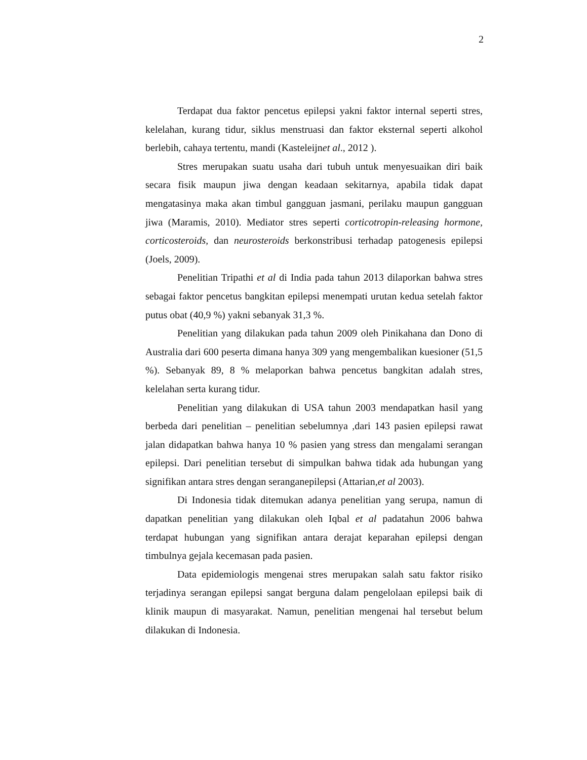2
Terdapat dua faktor pencetus epilepsi yakni faktor internal seperti stres, kelelahan, kurang tidur, siklus menstruasi dan faktor eksternal seperti alkohol berlebih, cahaya tertentu, mandi (Kasteleijnet al., 2012 ).
Stres merupakan suatu usaha dari tubuh untuk menyesuaikan diri baik secara fisik maupun jiwa dengan keadaan sekitarnya, apabila tidak dapat mengatasinya maka akan timbul gangguan jasmani, perilaku maupun gangguan jiwa (Maramis, 2010). Mediator stres seperti corticotropin-releasing hormone, corticosteroids, dan neurosteroids berkonstribusi terhadap patogenesis epilepsi (Joels, 2009).
Penelitian Tripathi et al di India pada tahun 2013 dilaporkan bahwa stres sebagai faktor pencetus bangkitan epilepsi menempati urutan kedua setelah faktor putus obat (40,9 %) yakni sebanyak 31,3 %.
Penelitian yang dilakukan pada tahun 2009 oleh Pinikahana dan Dono di Australia dari 600 peserta dimana hanya 309 yang mengembalikan kuesioner (51,5 %). Sebanyak 89, 8 % melaporkan bahwa pencetus bangkitan adalah stres, kelelahan serta kurang tidur.
Penelitian yang dilakukan di USA tahun 2003 mendapatkan hasil yang berbeda dari penelitian – penelitian sebelumnya ,dari 143 pasien epilepsi rawat jalan didapatkan bahwa hanya 10 % pasien yang stress dan mengalami serangan epilepsi. Dari penelitian tersebut di simpulkan bahwa tidak ada hubungan yang signifikan antara stres dengan seranganepilepsi (Attarian,et al 2003).
Di Indonesia tidak ditemukan adanya penelitian yang serupa, namun di dapatkan penelitian yang dilakukan oleh Iqbal et al padatahun 2006 bahwa terdapat hubungan yang signifikan antara derajat keparahan epilepsi dengan timbulnya gejala kecemasan pada pasien.
Data epidemiologis mengenai stres merupakan salah satu faktor risiko terjadinya serangan epilepsi sangat berguna dalam pengelolaan epilepsi baik di klinik maupun di masyarakat. Namun, penelitian mengenai hal tersebut belum dilakukan di Indonesia.